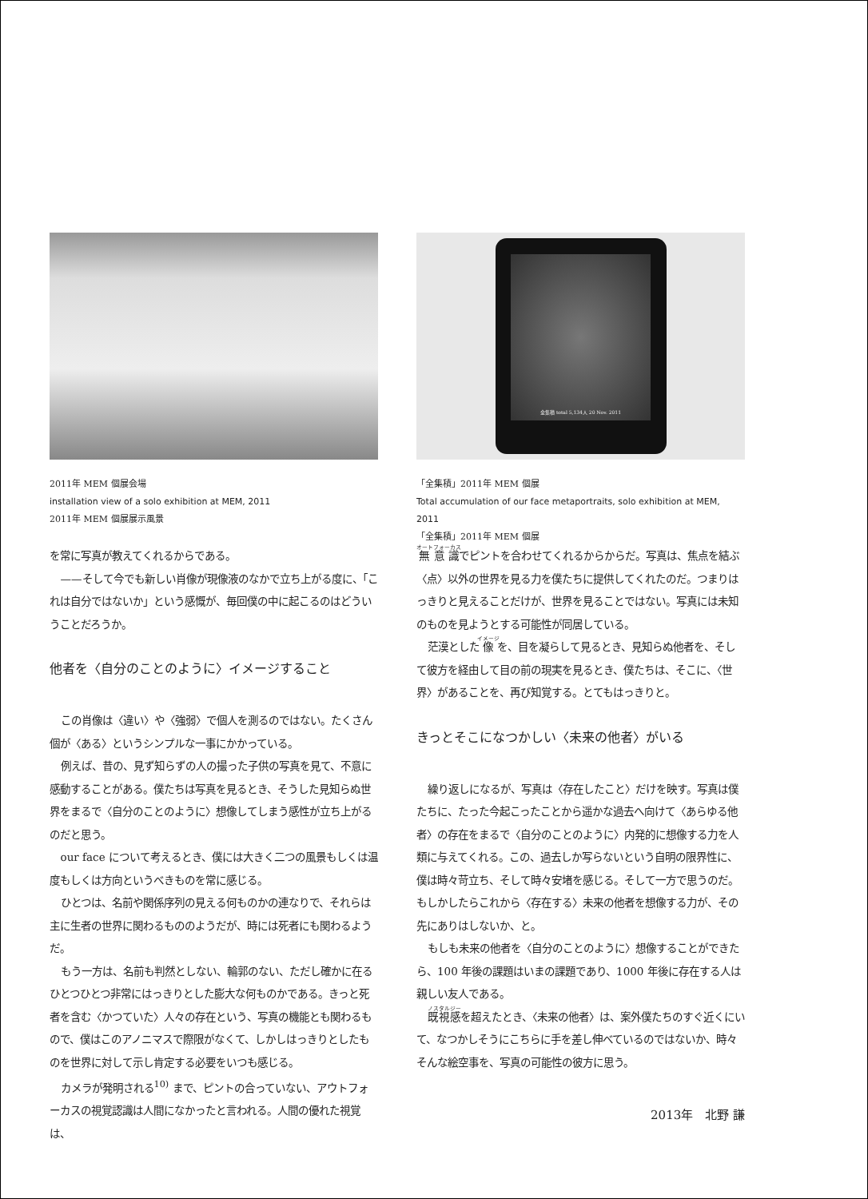2011年 MEM 個展会場
installation view of a solo exhibition at MEM, 2011
2011年 MEM 個展展示風景
を常に写真が教えてくれるからである。
——そして今でも新しい肖像が現像液のなかで立ち上がる度に、「これは自分ではないか」という感慨が、毎回僕の中に起こるのはどういうことだろうか。
他者を〈自分のことのように〉イメージすること
この肖像は〈違い〉や〈強弱〉で個人を測るのではない。たくさん個が〈ある〉というシンプルな一事にかかっている。
例えば、昔の、見ず知らずの人の撮った子供の写真を見て、不意に感動することがある。僕たちは写真を見るとき、そうした見知らぬ世界をまるで〈自分のことのように〉想像してしまう感性が立ち上がるのだと思う。
our face について考えるとき、僕には大きく二つの風景もしくは温度もしくは方向というべきものを常に感じる。
ひとつは、名前や関係序列の見える何ものかの連なりで、それらは主に生者の世界に関わるもののようだが、時には死者にも関わるようだ。
もう一方は、名前も判然としない、輪郭のない、ただし確かに在るひとつひとつ非常にはっきりとした膨大な何ものかである。きっと死者を含む〈かつていた〉人々の存在という、写真の機能とも関わるもので、僕はこのアノニマスで際限がなくて、しかしはっきりとしたものを世界に対して示し肯定する必要をいつも感じる。
カメラが発明される<sup>10)</sup> まで、ピントの合っていない、アウトフォーカスの視覚認識は人間になかったと言われる。人間の優れた視覚は、
全集積 total 5,134人 20 Nov. 2011
「全集積」2011年 MEM 個展
Total accumulation of our face metaportraits, solo exhibition at MEM, 2011
「全集積」2011年 MEM 個展
無意識でピントを合わせてくれるからからだ。写真は、焦点を結ぶ〈点〉以外の世界を見る力を僕たちに提供してくれたのだ。つまりはっきりと見えることだけが、世界を見ることではない。写真には未知のものを見ようとする可能性が同居している。
茫漠とした像を、目を凝らして見るとき、見知らぬ他者を、そして彼方を経由して目の前の現実を見るとき、僕たちは、そこに、〈世界〉があることを、再び知覚する。とてもはっきりと。
きっとそこになつかしい〈未来の他者〉がいる
繰り返しになるが、写真は〈存在したこと〉だけを映す。写真は僕たちに、たった今起こったことから遥かな過去へ向けて〈あらゆる他者〉の存在をまるで〈自分のことのように〉内発的に想像する力を人類に与えてくれる。この、過去しか写らないという自明の限界性に、僕は時々苛立ち、そして時々安堵を感じる。そして一方で思うのだ。もしかしたらこれから〈存在する〉未来の他者を想像する力が、その先にありはしないか、と。
もしも未来の他者を〈自分のことのように〉想像することができたら、100 年後の課題はいまの課題であり、1000 年後に存在する人は親しい友人である。
既視感を超えたとき、〈未来の他者〉は、案外僕たちのすぐ近くにいて、なつかしそうにこちらに手を差し伸べているのではないか、時々そんな絵空事を、写真の可能性の彼方に思う。
2013年　北野 謙